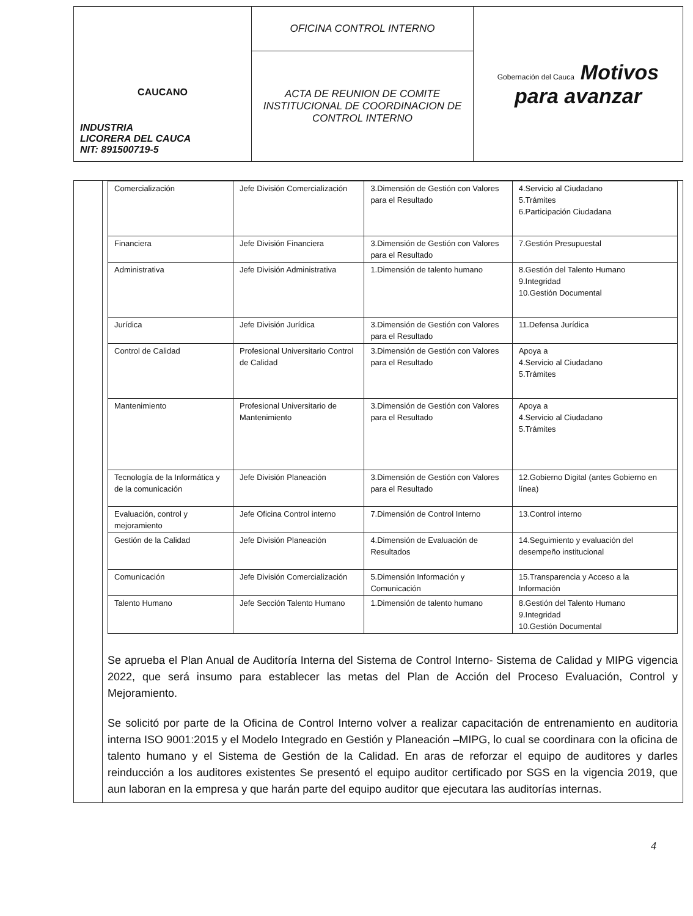| CAUCANO INDUSTRIA LICORERA DEL CAUCA NIT: 891500719-5 | OFICINA CONTROL INTERNO | Gobernación del Cauca Motivos para avanzar |
| | ACTA DE REUNION DE COMITE INSTITUCIONAL DE COORDINACION DE CONTROL INTERNO | |
| Comercialización | Jefe División Comercialización | 3.Dimensión de Gestión con Valores para el Resultado | 4.Servicio al Ciudadano 5.Trámites 6.Participación Ciudadana |
| Financiera | Jefe División Financiera | 3.Dimensión de Gestión con Valores para el Resultado | 7.Gestión Presupuestal |
| Administrativa | Jefe División Administrativa | 1.Dimensión de talento humano | 8.Gestión del Talento Humano 9.Integridad 10.Gestión Documental |
| Jurídica | Jefe División Jurídica | 3.Dimensión de Gestión con Valores para el Resultado | 11.Defensa Jurídica |
| Control de Calidad | Profesional Universitario Control de Calidad | 3.Dimensión de Gestión con Valores para el Resultado | Apoya a 4.Servicio al Ciudadano 5.Trámites |
| Mantenimiento | Profesional Universitario de Mantenimiento | 3.Dimensión de Gestión con Valores para el Resultado | Apoya a 4.Servicio al Ciudadano 5.Trámites |
| Tecnología de la Informática y de la comunicación | Jefe División Planeación | 3.Dimensión de Gestión con Valores para el Resultado | 12.Gobierno Digital (antes Gobierno en línea) |
| Evaluación, control y mejoramiento | Jefe Oficina Control interno | 7.Dimensión de Control Interno | 13.Control interno |
| Gestión de la Calidad | Jefe División Planeación | 4.Dimensión de Evaluación de Resultados | 14.Seguimiento y evaluación del desempeño institucional |
| Comunicación | Jefe División Comercialización | 5.Dimensión Información y Comunicación | 15.Transparencia y Acceso a la Información |
| Talento Humano | Jefe Sección Talento Humano | 1.Dimensión de talento humano | 8.Gestión del Talento Humano 9.Integridad 10.Gestión Documental |
Se aprueba el Plan Anual de Auditoría Interna del Sistema de Control Interno- Sistema de Calidad y MIPG vigencia 2022, que será insumo para establecer las metas del Plan de Acción del Proceso Evaluación, Control y Mejoramiento.
Se solicitó por parte de la Oficina de Control Interno volver a realizar capacitación de entrenamiento en auditoria interna ISO 9001:2015 y el Modelo Integrado en Gestión y Planeación –MIPG, lo cual se coordinara con la oficina de talento humano y el Sistema de Gestión de la Calidad. En aras de reforzar el equipo de auditores y darles reinducción a los auditores existentes Se presentó el equipo auditor certificado por SGS en la vigencia 2019, que aun laboran en la empresa y que harán parte del equipo auditor que ejecutara las auditorías internas.
4